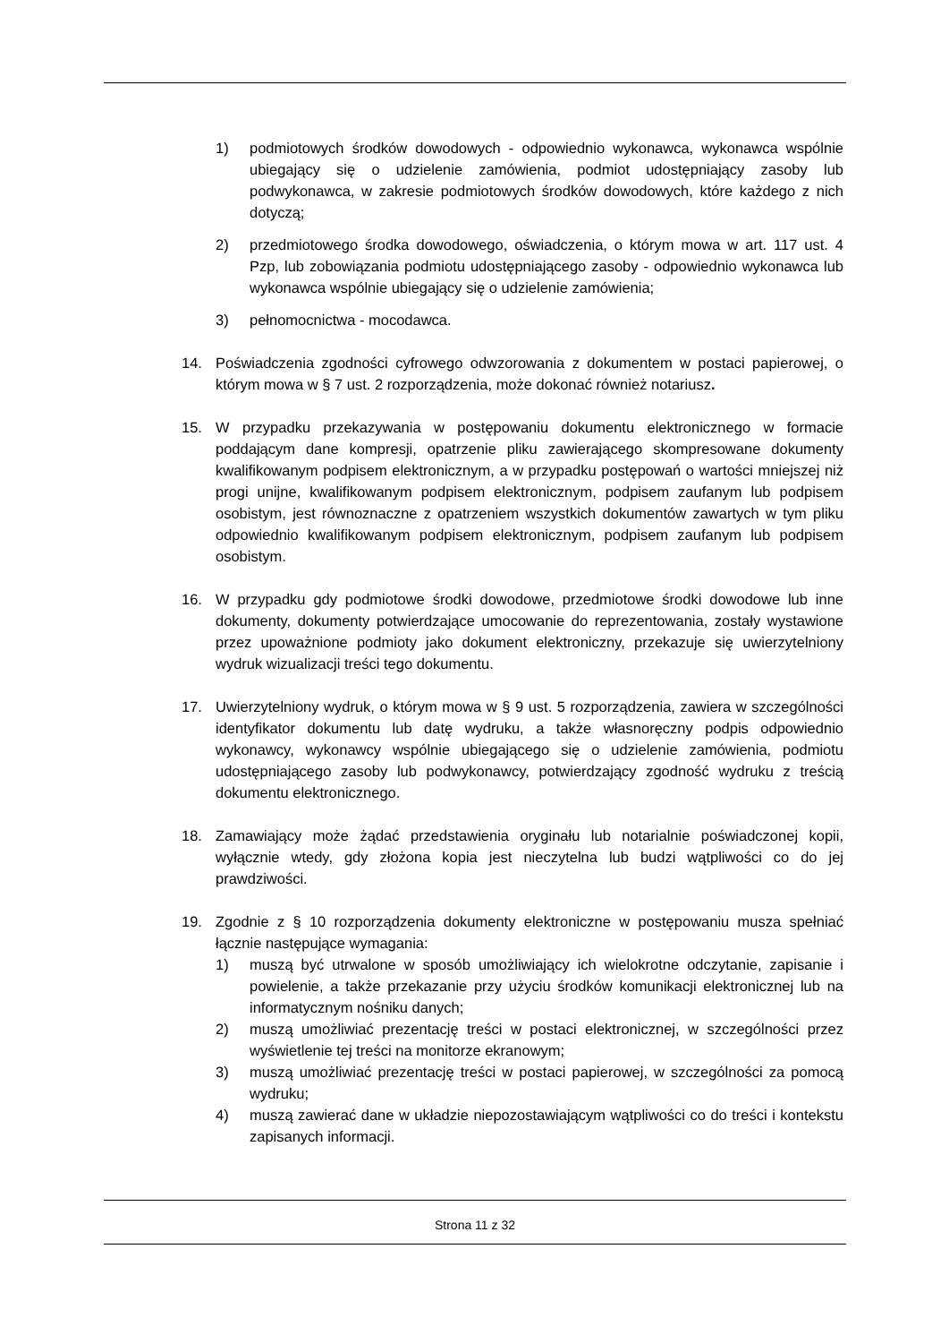1) podmiotowych środków dowodowych - odpowiednio wykonawca, wykonawca wspólnie ubiegający się o udzielenie zamówienia, podmiot udostępniający zasoby lub podwykonawca, w zakresie podmiotowych środków dowodowych, które każdego z nich dotyczą;
2) przedmiotowego środka dowodowego, oświadczenia, o którym mowa w art. 117 ust. 4 Pzp, lub zobowiązania podmiotu udostępniającego zasoby - odpowiednio wykonawca lub wykonawca wspólnie ubiegający się o udzielenie zamówienia;
3) pełnomocnictwa - mocodawca.
14. Poświadczenia zgodności cyfrowego odwzorowania z dokumentem w postaci papierowej, o którym mowa w § 7 ust. 2 rozporządzenia, może dokonać również notariusz.
15. W przypadku przekazywania w postępowaniu dokumentu elektronicznego w formacie poddającym dane kompresji, opatrzenie pliku zawierającego skompresowane dokumenty kwalifikowanym podpisem elektronicznym, a w przypadku postępowań o wartości mniejszej niż progi unijne, kwalifikowanym podpisem elektronicznym, podpisem zaufanym lub podpisem osobistym, jest równoznaczne z opatrzeniem wszystkich dokumentów zawartych w tym pliku odpowiednio kwalifikowanym podpisem elektronicznym, podpisem zaufanym lub podpisem osobistym.
16. W przypadku gdy podmiotowe środki dowodowe, przedmiotowe środki dowodowe lub inne dokumenty, dokumenty potwierdzające umocowanie do reprezentowania, zostały wystawione przez upoważnione podmioty jako dokument elektroniczny, przekazuje się uwierzytelniony wydruk wizualizacji treści tego dokumentu.
17. Uwierzytelniony wydruk, o którym mowa w § 9 ust. 5 rozporządzenia, zawiera w szczególności identyfikator dokumentu lub datę wydruku, a także własnoręczny podpis odpowiednio wykonawcy, wykonawcy wspólnie ubiegającego się o udzielenie zamówienia, podmiotu udostępniającego zasoby lub podwykonawcy, potwierdzający zgodność wydruku z treścią dokumentu elektronicznego.
18. Zamawiający może żądać przedstawienia oryginału lub notarialnie poświadczonej kopii, wyłącznie wtedy, gdy złożona kopia jest nieczytelna lub budzi wątpliwości co do jej prawdziwości.
19. Zgodnie z § 10 rozporządzenia dokumenty elektroniczne w postępowaniu musza spełniać łącznie następujące wymagania:
1) muszą być utrwalone w sposób umożliwiający ich wielokrotne odczytanie, zapisanie i powielenie, a także przekazanie przy użyciu środków komunikacji elektronicznej lub na informatycznym nośniku danych;
2) muszą umożliwiać prezentację treści w postaci elektronicznej, w szczególności przez wyświetlenie tej treści na monitorze ekranowym;
3) muszą umożliwiać prezentację treści w postaci papierowej, w szczególności za pomocą wydruku;
4) muszą zawierać dane w układzie niepozostawiającym wątpliwości co do treści i kontekstu zapisanych informacji.
Strona 11 z 32